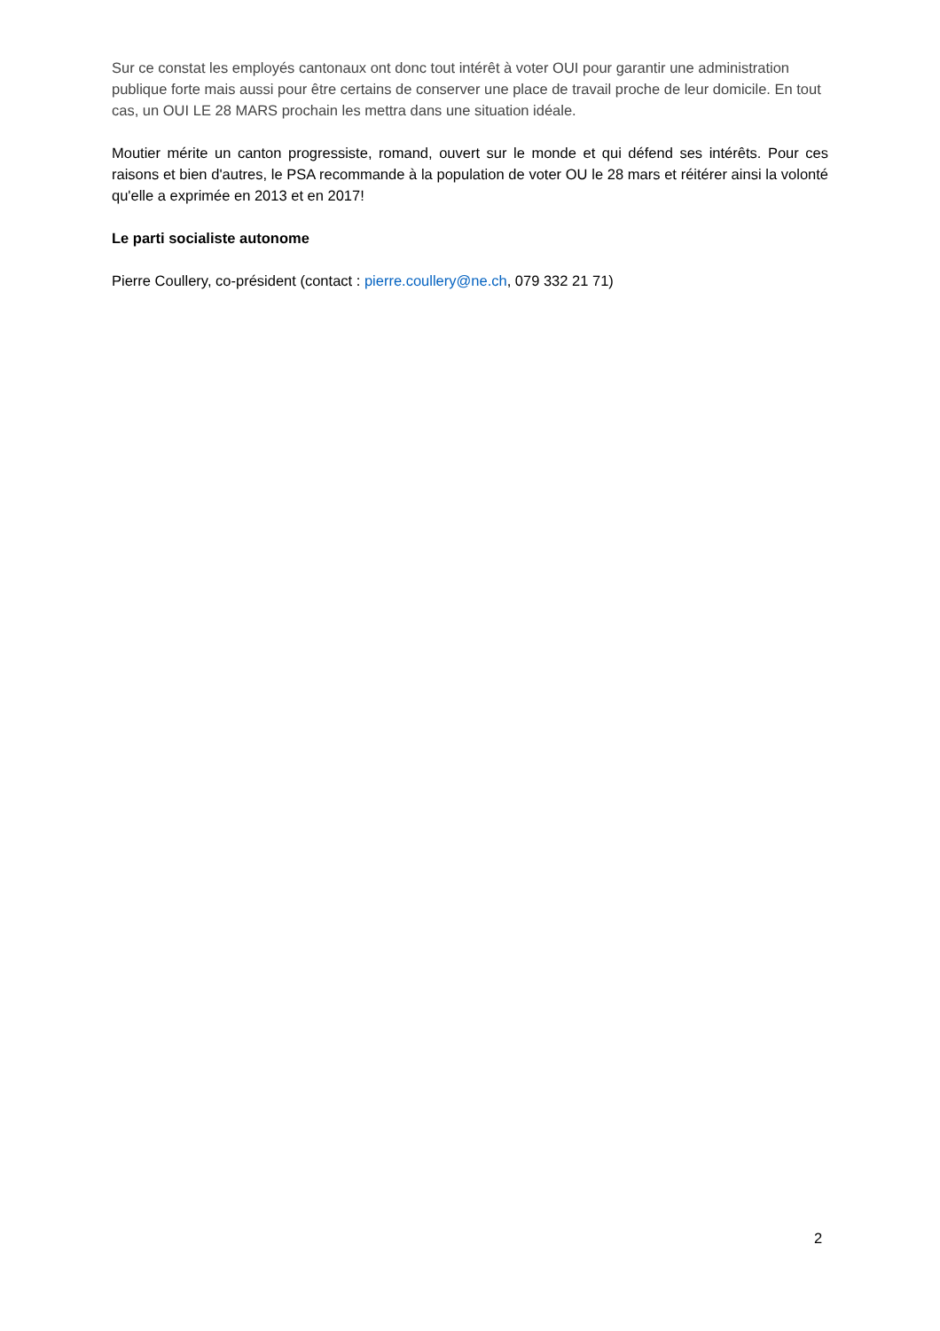Sur ce constat les employés cantonaux ont donc tout intérêt à voter OUI pour garantir une administration publique forte mais aussi pour être certains de conserver une place de travail proche de leur domicile. En tout cas, un OUI LE 28 MARS prochain les mettra dans une situation idéale.
Moutier mérite un canton progressiste, romand, ouvert sur le monde et qui défend ses intérêts. Pour ces raisons et bien d'autres, le PSA recommande à la population de voter OU le 28 mars et réitérer ainsi la volonté qu'elle a exprimée en 2013 et en 2017!
Le parti socialiste autonome
Pierre Coullery, co-président (contact : pierre.coullery@ne.ch, 079 332 21 71)
2